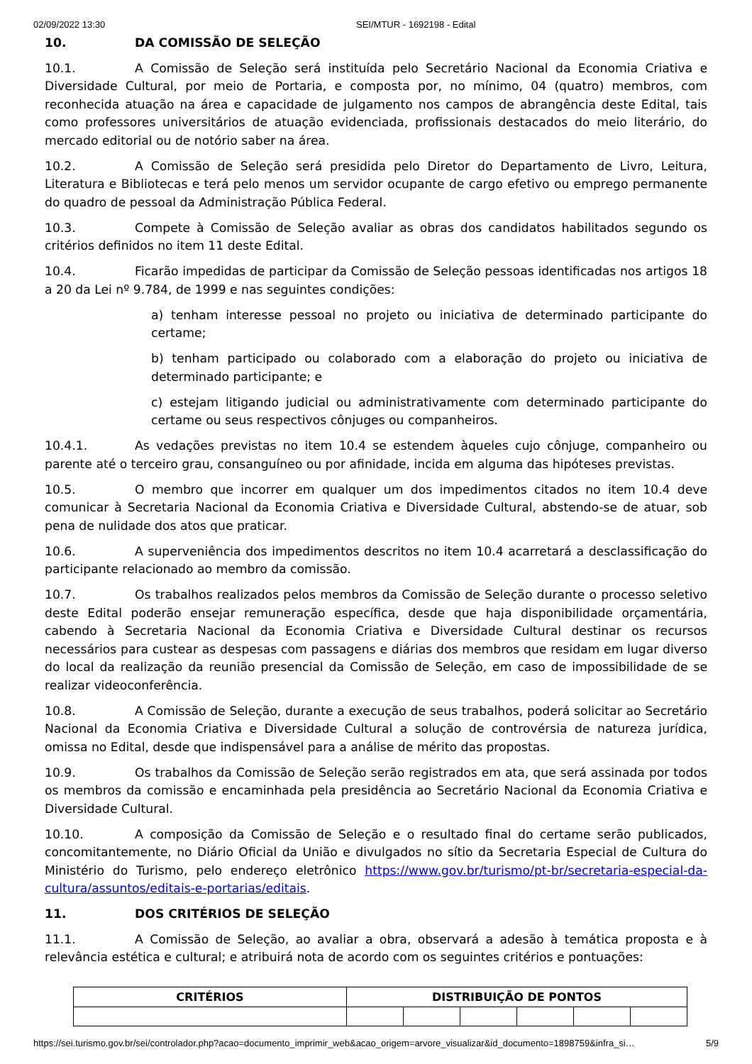02/09/2022 13:30 SEI/MTUR - 1692198 - Edital
10. DA COMISSÃO DE SELEÇÃO
10.1. A Comissão de Seleção será instituída pelo Secretário Nacional da Economia Criativa e Diversidade Cultural, por meio de Portaria, e composta por, no mínimo, 04 (quatro) membros, com reconhecida atuação na área e capacidade de julgamento nos campos de abrangência deste Edital, tais como professores universitários de atuação evidenciada, profissionais destacados do meio literário, do mercado editorial ou de notório saber na área.
10.2. A Comissão de Seleção será presidida pelo Diretor do Departamento de Livro, Leitura, Literatura e Bibliotecas e terá pelo menos um servidor ocupante de cargo efetivo ou emprego permanente do quadro de pessoal da Administração Pública Federal.
10.3. Compete à Comissão de Seleção avaliar as obras dos candidatos habilitados segundo os critérios definidos no item 11 deste Edital.
10.4. Ficarão impedidas de participar da Comissão de Seleção pessoas identificadas nos artigos 18 a 20 da Lei nº 9.784, de 1999 e nas seguintes condições:
a) tenham interesse pessoal no projeto ou iniciativa de determinado participante do certame;
b) tenham participado ou colaborado com a elaboração do projeto ou iniciativa de determinado participante; e
c) estejam litigando judicial ou administrativamente com determinado participante do certame ou seus respectivos cônjuges ou companheiros.
10.4.1. As vedações previstas no item 10.4 se estendem àqueles cujo cônjuge, companheiro ou parente até o terceiro grau, consanguíneo ou por afinidade, incida em alguma das hipóteses previstas.
10.5. O membro que incorrer em qualquer um dos impedimentos citados no item 10.4 deve comunicar à Secretaria Nacional da Economia Criativa e Diversidade Cultural, abstendo-se de atuar, sob pena de nulidade dos atos que praticar.
10.6. A superveniência dos impedimentos descritos no item 10.4 acarretará a desclassificação do participante relacionado ao membro da comissão.
10.7. Os trabalhos realizados pelos membros da Comissão de Seleção durante o processo seletivo deste Edital poderão ensejar remuneração específica, desde que haja disponibilidade orçamentária, cabendo à Secretaria Nacional da Economia Criativa e Diversidade Cultural destinar os recursos necessários para custear as despesas com passagens e diárias dos membros que residam em lugar diverso do local da realização da reunião presencial da Comissão de Seleção, em caso de impossibilidade de se realizar videoconferência.
10.8. A Comissão de Seleção, durante a execução de seus trabalhos, poderá solicitar ao Secretário Nacional da Economia Criativa e Diversidade Cultural a solução de controvérsia de natureza jurídica, omissa no Edital, desde que indispensável para a análise de mérito das propostas.
10.9. Os trabalhos da Comissão de Seleção serão registrados em ata, que será assinada por todos os membros da comissão e encaminhada pela presidência ao Secretário Nacional da Economia Criativa e Diversidade Cultural.
10.10. A composição da Comissão de Seleção e o resultado final do certame serão publicados, concomitantemente, no Diário Oficial da União e divulgados no sítio da Secretaria Especial de Cultura do Ministério do Turismo, pelo endereço eletrônico https://www.gov.br/turismo/pt-br/secretaria-especial-da-cultura/assuntos/editais-e-portarias/editais.
11. DOS CRITÉRIOS DE SELEÇÃO
11.1. A Comissão de Seleção, ao avaliar a obra, observará a adesão à temática proposta e à relevância estética e cultural; e atribuirá nota de acordo com os seguintes critérios e pontuações:
| CRITÉRIOS | DISTRIBUIÇÃO DE PONTOS | | | | | |
| --- | --- | --- | --- | --- | --- | --- |
https://sei.turismo.gov.br/sei/controlador.php?acao=documento_imprimir_web&acao_origem=arvore_visualizar&id_documento=1898759&infra_si… 5/9